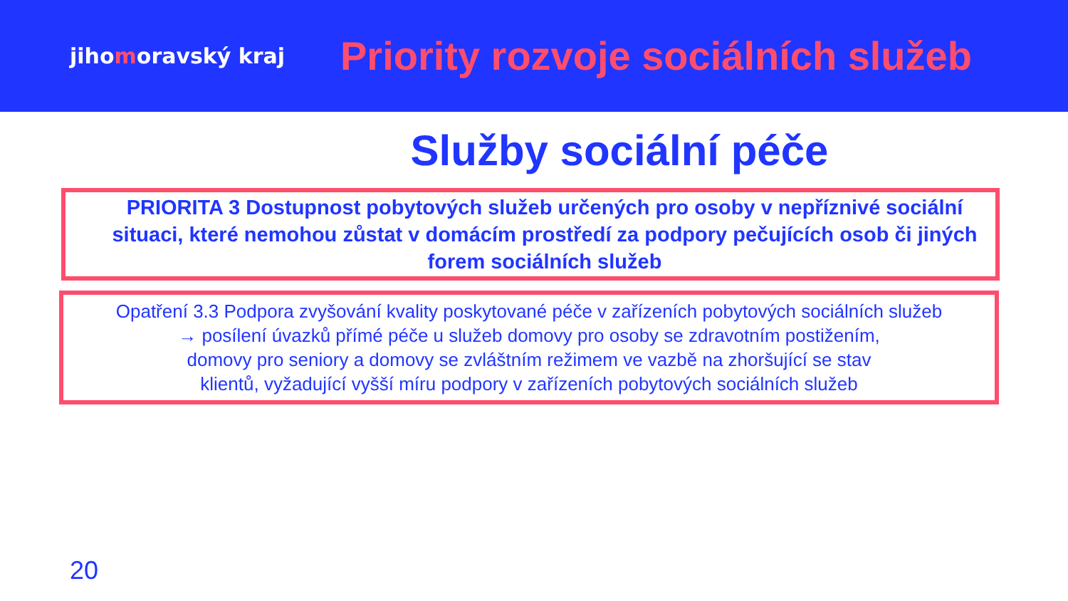jihomoravský kraj
Priority rozvoje sociálních služeb
Služby sociální péče
PRIORITA 3 Dostupnost pobytových služeb určených pro osoby v nepříznivé sociální situaci, které nemohou zůstat v domácím prostředí za podpory pečujících osob či jiných forem sociálních služeb
Opatření 3.3 Podpora zvyšování kvality poskytované péče v zařízeních pobytových sociálních služeb
→ posílení úvazků přímé péče u služeb domovy pro osoby se zdravotním postižením,
domovy pro seniory a domovy se zvláštním režimem ve vazbě na zhoršující se stav
klientů, vyžadující vyšší míru podpory v zařízeních pobytových sociálních služeb
20